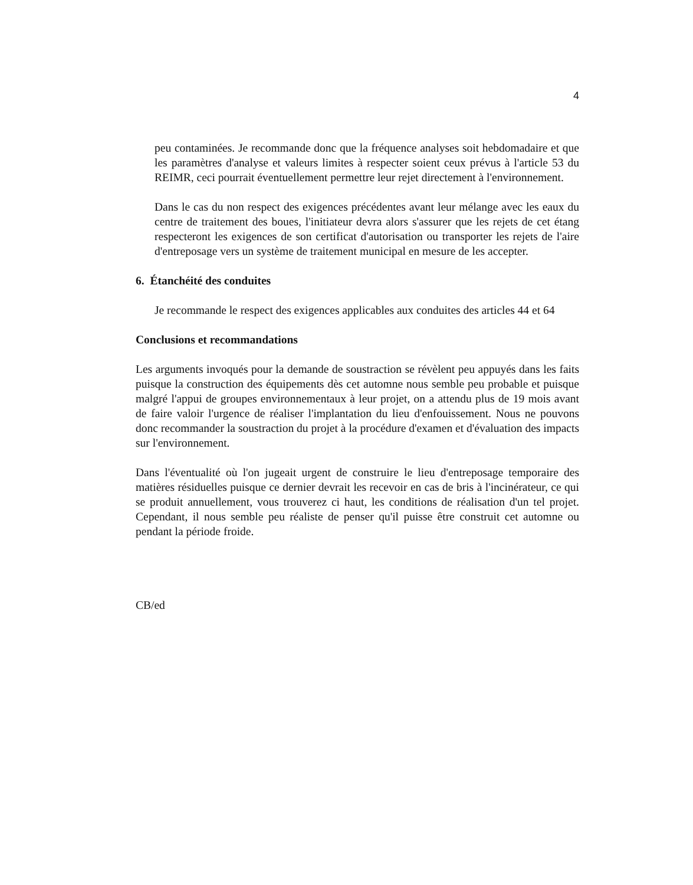4
peu contaminées. Je recommande donc que la fréquence analyses soit hebdomadaire et que les paramètres d'analyse et valeurs limites à respecter soient ceux prévus à l'article 53 du REIMR, ceci pourrait éventuellement permettre leur rejet directement à l'environnement.
Dans le cas du non respect des exigences précédentes avant leur mélange avec les eaux du centre de traitement des boues, l'initiateur devra alors s'assurer que les rejets de cet étang respecteront les exigences de son certificat d'autorisation ou transporter les rejets de l'aire d'entreposage vers un système de traitement municipal en mesure de les accepter.
6. Étanchéité des conduites
Je recommande le respect des exigences applicables aux conduites des articles 44 et 64
Conclusions et recommandations
Les arguments invoqués pour la demande de soustraction se révèlent peu appuyés dans les faits puisque la construction des équipements dès cet automne nous semble peu probable et puisque malgré l'appui de groupes environnementaux à leur projet, on a attendu plus de 19 mois avant de faire valoir l'urgence de réaliser l'implantation du lieu d'enfouissement. Nous ne pouvons donc recommander la soustraction du projet à la procédure d'examen et d'évaluation des impacts sur l'environnement.
Dans l'éventualité où l'on jugeait urgent de construire le lieu d'entreposage temporaire des matières résiduelles puisque ce dernier devrait les recevoir en cas de bris à l'incinérateur, ce qui se produit annuellement, vous trouverez ci haut, les conditions de réalisation d'un tel projet. Cependant, il nous semble peu réaliste de penser qu'il puisse être construit cet automne ou pendant la période froide.
CB/ed